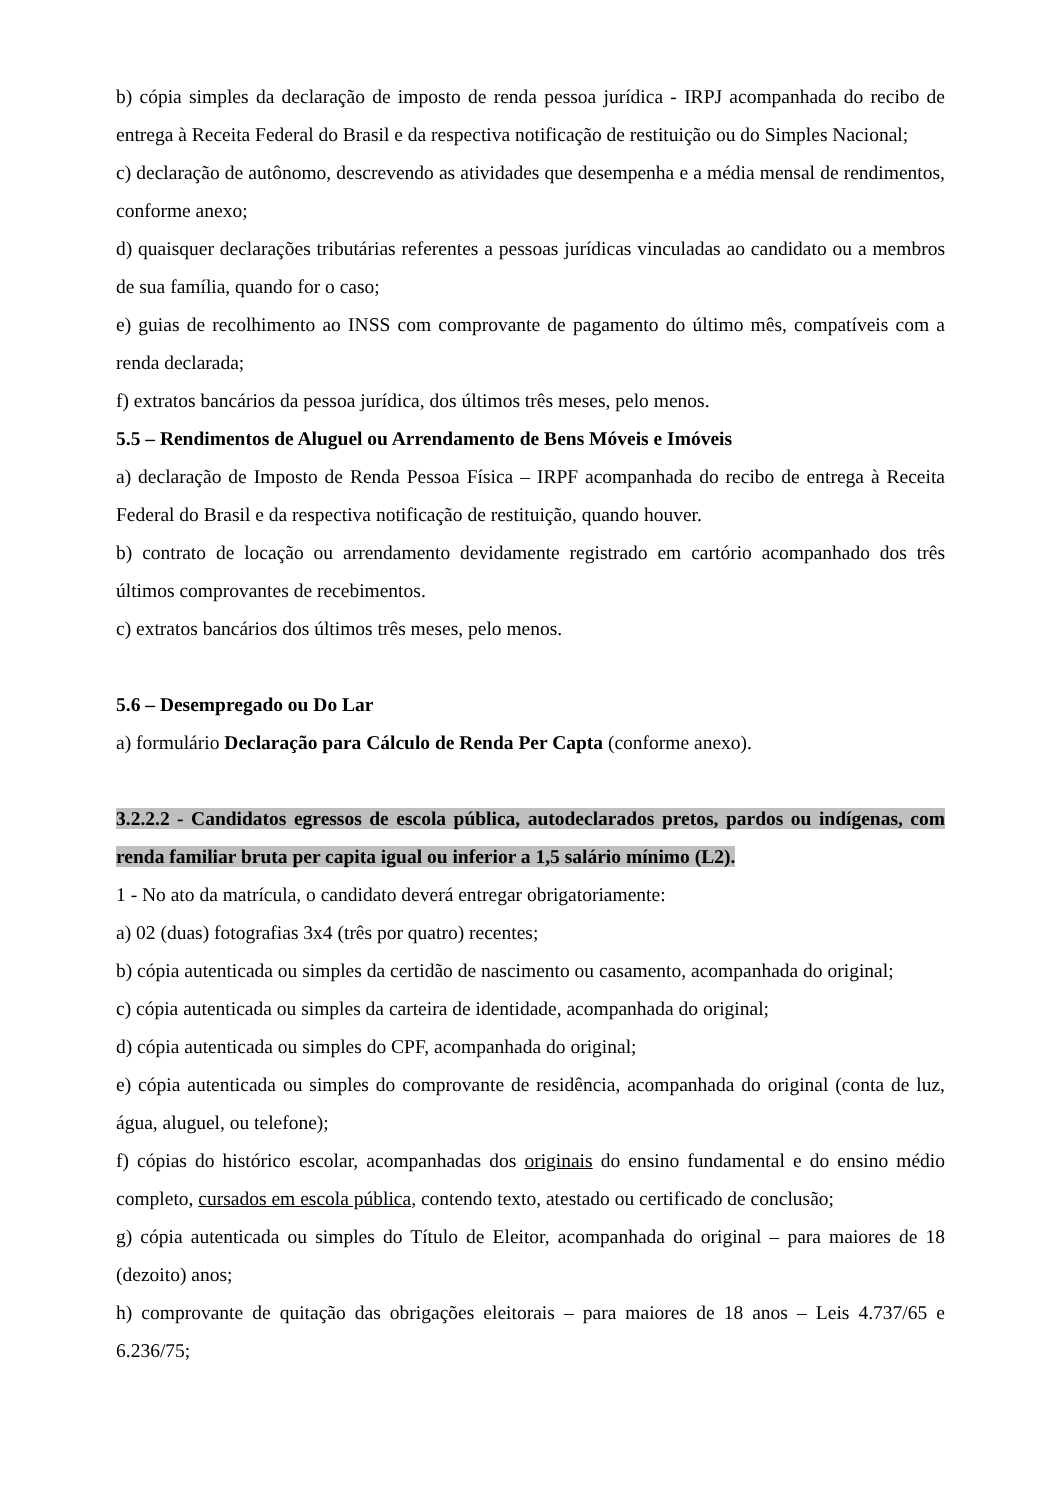b) cópia simples da declaração de imposto de renda pessoa jurídica - IRPJ acompanhada do recibo de entrega à Receita Federal do Brasil e da respectiva notificação de restituição ou do Simples Nacional;
c) declaração de autônomo, descrevendo as atividades que desempenha e a média mensal de rendimentos, conforme anexo;
d) quaisquer declarações tributárias referentes a pessoas jurídicas vinculadas ao candidato ou a membros de sua família, quando for o caso;
e) guias de recolhimento ao INSS com comprovante de pagamento do último mês, compatíveis com a renda declarada;
f) extratos bancários da pessoa jurídica, dos últimos três meses, pelo menos.
5.5 – Rendimentos de Aluguel ou Arrendamento de Bens Móveis e Imóveis
a) declaração de Imposto de Renda Pessoa Física – IRPF acompanhada do recibo de entrega à Receita Federal do Brasil e da respectiva notificação de restituição, quando houver.
b) contrato de locação ou arrendamento devidamente registrado em cartório acompanhado dos três últimos comprovantes de recebimentos.
c) extratos bancários dos últimos três meses, pelo menos.
5.6 – Desempregado ou Do Lar
a) formulário Declaração para Cálculo de Renda Per Capta (conforme anexo).
3.2.2.2 - Candidatos egressos de escola pública, autodeclarados pretos, pardos ou indígenas, com renda familiar bruta per capita igual ou inferior a 1,5 salário mínimo (L2).
1 - No ato da matrícula, o candidato deverá entregar obrigatoriamente:
a) 02 (duas) fotografias 3x4 (três por quatro) recentes;
b) cópia autenticada ou simples da certidão de nascimento ou casamento, acompanhada do original;
c) cópia autenticada ou simples da carteira de identidade, acompanhada do original;
d) cópia autenticada ou simples do CPF, acompanhada do original;
e) cópia autenticada ou simples do comprovante de residência, acompanhada do original (conta de luz, água, aluguel, ou telefone);
f) cópias do histórico escolar, acompanhadas dos originais do ensino fundamental e do ensino médio completo, cursados em escola pública, contendo texto, atestado ou certificado de conclusão;
g) cópia autenticada ou simples do Título de Eleitor, acompanhada do original – para maiores de 18 (dezoito) anos;
h) comprovante de quitação das obrigações eleitorais – para maiores de 18 anos – Leis 4.737/65 e 6.236/75;